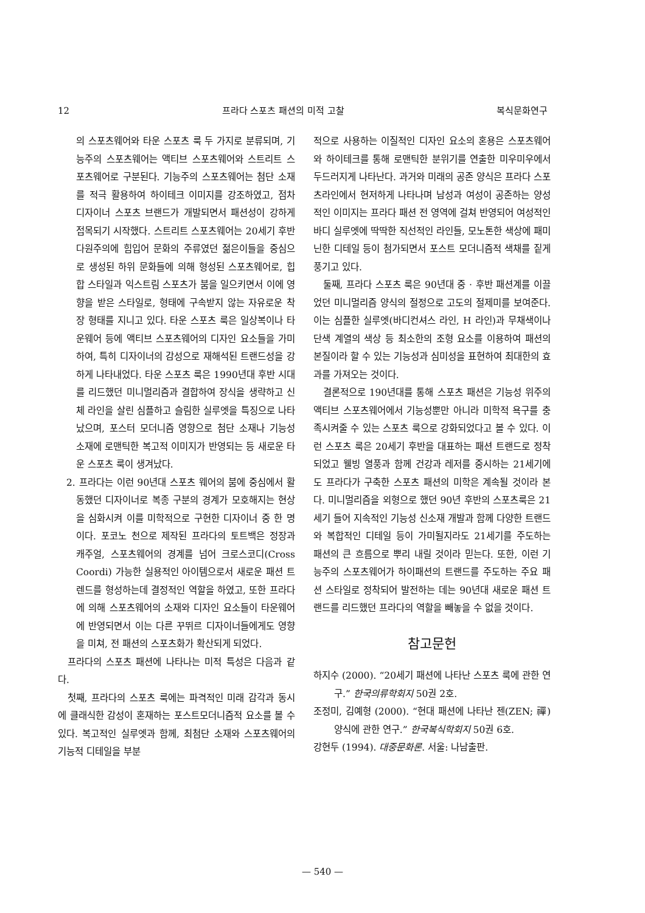12 프라다 스포츠 패션의 미적 고찰 복식문화연구
의 스포츠웨어와 타운 스포츠 룩 두 가지로 분류되며, 기능주의 스포츠웨어는 액티브 스포츠웨어와 스트리트 스포츠웨어로 구분된다. 기능주의 스포츠웨어는 첨단 소재를 적극 활용하여 하이테크 이미지를 강조하였고, 점차 디자이너 스포츠 브랜드가 개발되면서 패션성이 강하게 접목되기 시작했다. 스트리트 스포츠웨어는 20세기 후반 다원주의에 힘입어 문화의 주류였던 젊은이들을 중심으로 생성된 하위 문화들에 의해 형성된 스포츠웨어로, 힙합 스타일과 익스트림 스포츠가 붐을 일으키면서 이에 영향을 받은 스타일로, 형태에 구속받지 않는 자유로운 착장 형태를 지니고 있다. 타운 스포츠 룩은 일상복이나 타운웨어 등에 액티브 스포츠웨어의 디자인 요소들을 가미하여, 특히 디자이너의 감성으로 재해석된 트랜드성을 강하게 나타내었다. 타운 스포츠 룩은 1990년대 후반 시대를 리드했던 미니멀리즘과 결합하여 장식을 생략하고 신체 라인을 살린 심플하고 슬림한 실루엣을 특징으로 나타났으며, 포스터 모더니즘 영향으로 첨단 소재나 기능성 소재에 로맨틱한 복고적 이미지가 반영되는 등 새로운 타운 스포츠 룩이 생겨났다.
2. 프라다는 이런 90년대 스포츠 웨어의 붐에 중심에서 활동했던 디자이너로 복종 구분의 경계가 모호해지는 현상을 심화시켜 이를 미학적으로 구현한 디자이너 중 한 명이다. 포코노 천으로 제작된 프라다의 토트백은 정장과 캐주얼, 스포츠웨어의 경계를 넘어 크로스코디(Cross Coordi) 가능한 실용적인 아이템으로서 새로운 패션 트렌드를 형성하는데 결정적인 역할을 하였고, 또한 프라다에 의해 스포츠웨어의 소재와 디자인 요소들이 타운웨어에 반영되면서 이는 다른 꾸뛰르 디자이너들에게도 영향을 미쳐, 전 패션의 스포츠화가 확산되게 되었다.
프라다의 스포츠 패션에 나타나는 미적 특성은 다음과 같다.
첫째, 프라다의 스포츠 룩에는 파격적인 미래 감각과 동시에 클래식한 감성이 혼재하는 포스트모더니즘적 요소를 볼 수 있다. 복고적인 실루엣과 함께, 최첨단 소재와 스포츠웨어의 기능적 디테일을 부분
적으로 사용하는 이질적인 디자인 요소의 혼용은 스포츠웨어와 하이테크를 통해 로맨틱한 분위기를 연출한 미우미우에서 두드러지게 나타난다. 과거와 미래의 공존 양식은 프라다 스포츠라인에서 현저하게 나타나며 남성과 여성이 공존하는 양성적인 이미지는 프라다 패션 전 영역에 걸쳐 반영되어 여성적인 바디 실루엣에 딱딱한 직선적인 라인들, 모노톤한 색상에 패미닌한 디테일 등이 첨가되면서 포스트 모더니즘적 색채를 짙게 풍기고 있다.
둘째, 프라다 스포츠 룩은 90년대 중 · 후반 패션계를 이끌었던 미니멀리즘 양식의 절정으로 고도의 절제미를 보여준다. 이는 심플한 실루엣(바디컨셔스 라인, H 라인)과 무채색이나 단색 계열의 색상 등 최소한의 조형 요소를 이용하여 패션의 본질이라 할 수 있는 기능성과 심미성을 표현하여 최대한의 효과를 가져오는 것이다.
결론적으로 190년대를 통해 스포츠 패션은 기능성 위주의 액티브 스포츠웨어에서 기능성뿐만 아니라 미학적 욕구를 충족시켜줄 수 있는 스포츠 룩으로 강화되었다고 볼 수 있다. 이런 스포츠 룩은 20세기 후반을 대표하는 패션 트랜드로 정착되었고 웰빙 열풍과 함께 건강과 레저를 중시하는 21세기에도 프라다가 구축한 스포츠 패션의 미학은 계속될 것이라 본다. 미니멀리즘을 외형으로 했던 90년 후반의 스포츠룩은 21세기 들어 지속적인 기능성 신소재 개발과 함께 다양한 트랜드와 복합적인 디테일 등이 가미될지라도 21세기를 주도하는 패션의 큰 흐름으로 뿌리 내릴 것이라 믿는다. 또한, 이런 기능주의 스포츠웨어가 하이패션의 트랜드를 주도하는 주요 패션 스타일로 정착되어 발전하는 데는 90년대 새로운 패션 트랜드를 리드했던 프라다의 역할을 빼놓을 수 없을 것이다.
참고문헌
하지수 (2000). “20세기 패션에 나타난 스포츠 룩에 관한 연구.” 한국의류학회지 50권 2호.
조정미, 김예형 (2000). “현대 패션에 나타난 젠(ZEN; 禪) 양식에 관한 연구.” 한국복식학회지 50권 6호.
강현두 (1994). 대중문화론. 서울: 나남출판.
— 540 —